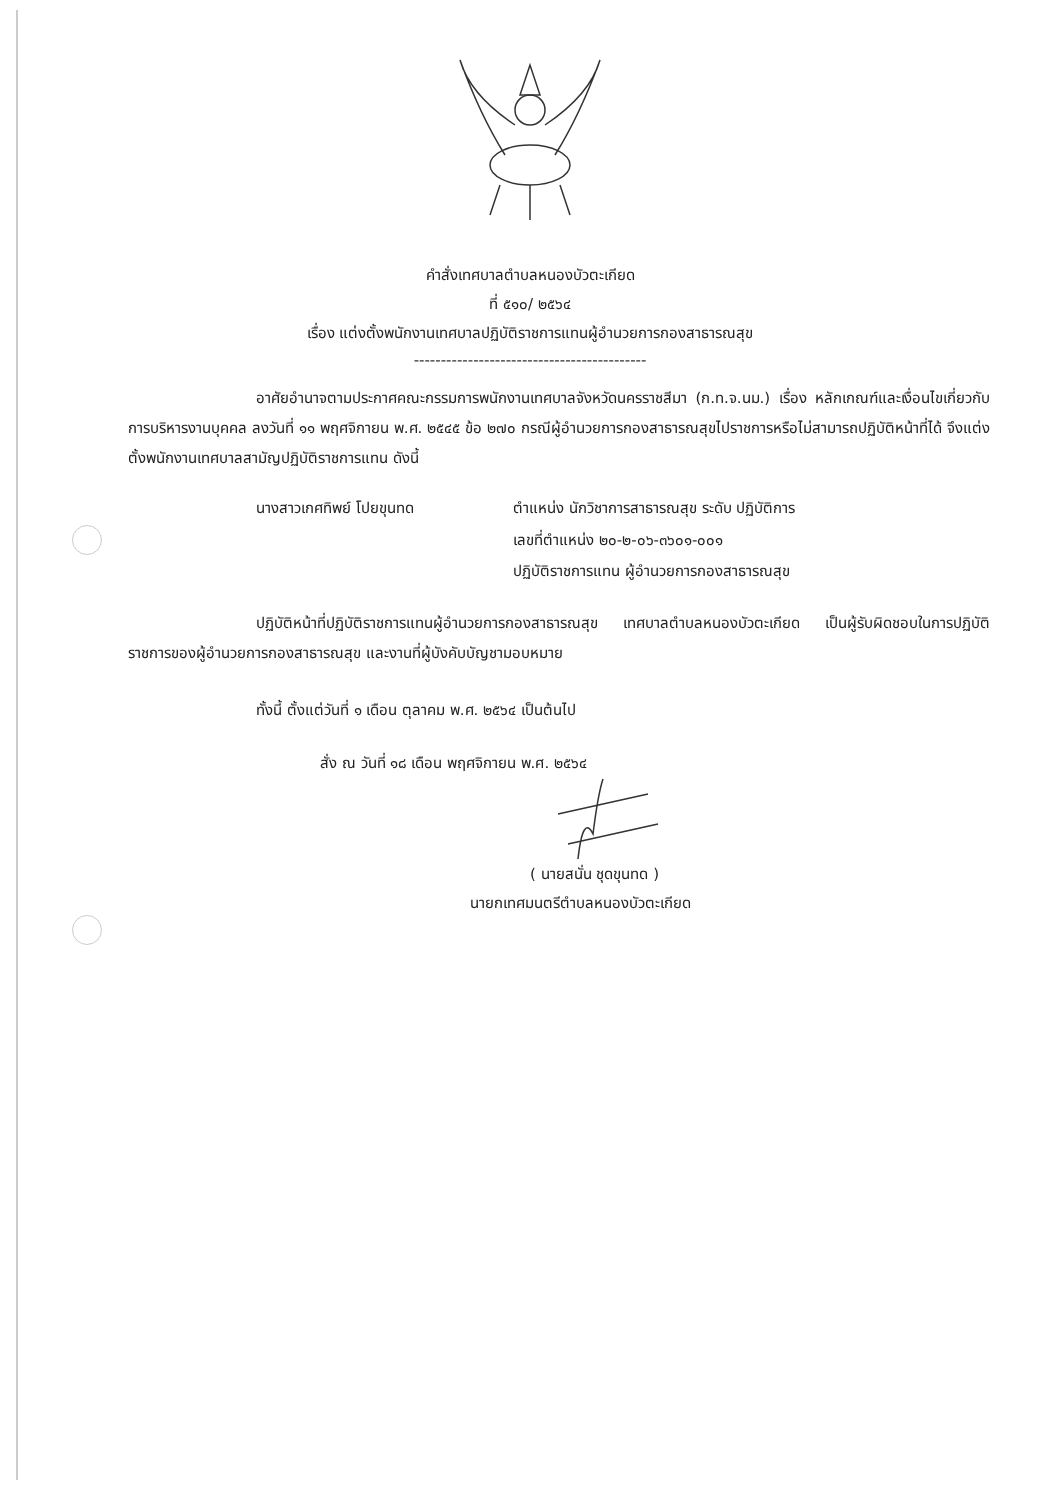คำสั่งเทศบาลตำบลหนองบัวตะเกียด
ที่ ๕๑๐/ ๒๕๖๔
เรื่อง แต่งตั้งพนักงานเทศบาลปฏิบัติราชการแทนผู้อำนวยการกองสาธารณสุข
-------------------------------------------
อาศัยอำนาจตามประกาศคณะกรรมการพนักงานเทศบาลจังหวัดนครราชสีมา (ก.ท.จ.นม.) เรื่อง หลักเกณฑ์และเงื่อนไขเกี่ยวกับการบริหารงานบุคคล ลงวันที่ ๑๑ พฤศจิกายน พ.ศ. ๒๕๔๕ ข้อ ๒๗๐ กรณีผู้อำนวยการกองสาธารณสุขไปราชการหรือไม่สามารถปฏิบัติหน้าที่ได้ จึงแต่งตั้งพนักงานเทศบาลสามัญปฏิบัติราชการแทน ดังนี้
นางสาวเกศทิพย์ โปยขุนทด ตำแหน่ง นักวิชาการสาธารณสุข ระดับ ปฏิบัติการ
เลขที่ตำแหน่ง ๒๐-๒-๐๖-๓๖๐๑-๐๐๑
ปฏิบัติราชการแทน ผู้อำนวยการกองสาธารณสุข
ปฏิบัติหน้าที่ปฏิบัติราชการแทนผู้อำนวยการกองสาธารณสุข เทศบาลตำบลหนองบัวตะเกียด เป็นผู้รับผิดชอบในการปฏิบัติราชการของผู้อำนวยการกองสาธารณสุข และงานที่ผู้บังคับบัญชามอบหมาย
ทั้งนี้ ตั้งแต่วันที่ ๑ เดือน ตุลาคม พ.ศ. ๒๕๖๔ เป็นต้นไป
สั่ง ณ วันที่ ๑๘ เดือน พฤศจิกายน พ.ศ. ๒๕๖๔
( นายสนั่น ชุดขุนทด )
นายกเทศมนตรีตำบลหนองบัวตะเกียด